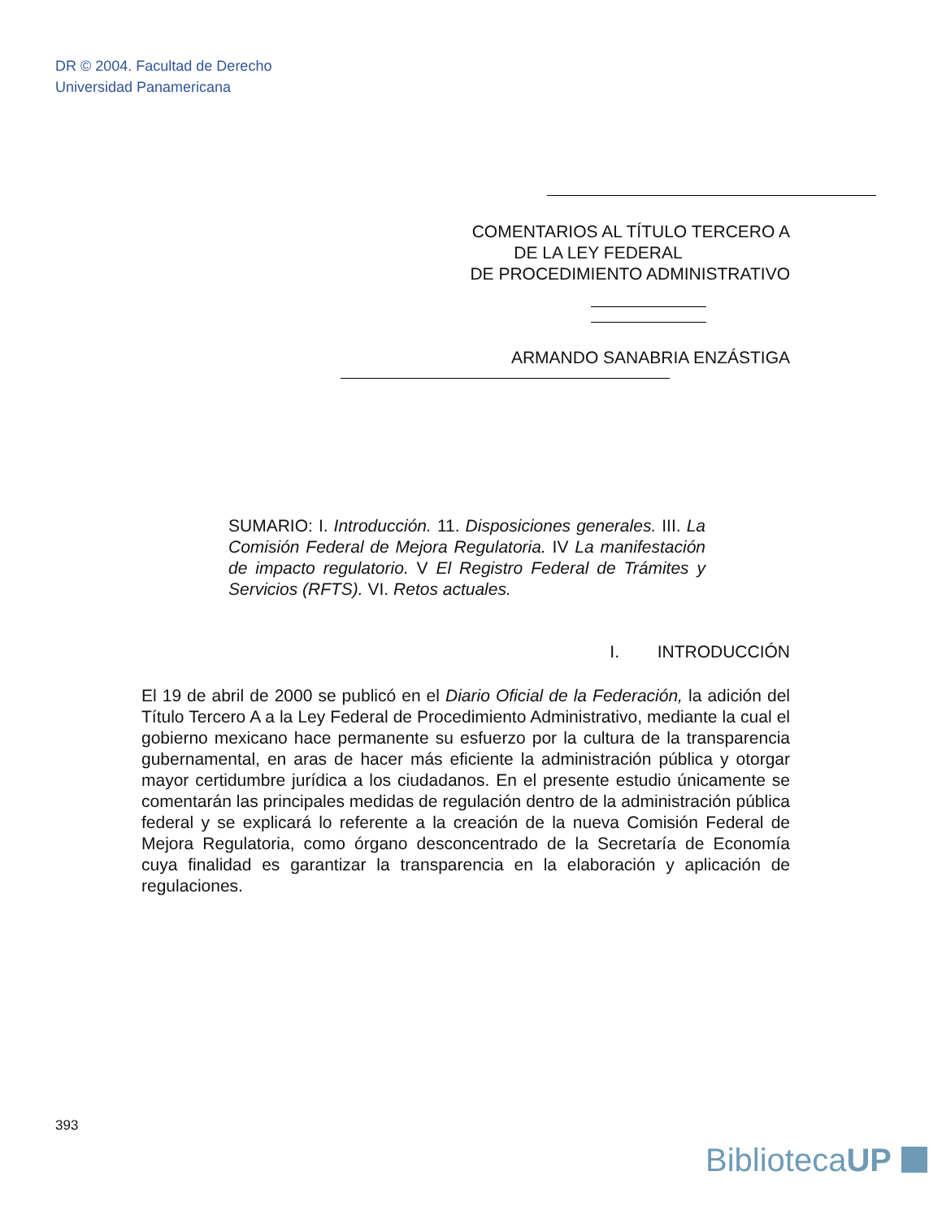DR © 2004. Facultad de Derecho
Universidad Panamericana
COMENTARIOS AL TÍTULO TERCERO A
DE LA LEY FEDERAL
DE PROCEDIMIENTO ADMINISTRATIVO
ARMANDO SANABRIA ENZÁSTIGA
SUMARIO: I. Introducción. 11. Disposiciones generales. III. La Comisión Federal de Mejora Regulatoria. IV La manifestación de impacto regulatorio. V El Registro Federal de Trámites y Servicios (RFTS). VI. Retos actuales.
I. INTRODUCCIÓN
El 19 de abril de 2000 se publicó en el Diario Oficial de la Federación, la adición del Título Tercero A a la Ley Federal de Procedimiento Administrativo, mediante la cual el gobierno mexicano hace permanente su esfuerzo por la cultura de la transparencia gubernamental, en aras de hacer más eficiente la administración pública y otorgar mayor certidumbre jurídica a los ciudadanos. En el presente estudio únicamente se comentarán las principales medidas de regulación dentro de la administración pública federal y se explicará lo referente a la creación de la nueva Comisión Federal de Mejora Regulatoria, como órgano desconcentrado de la Secretaría de Economía cuya finalidad es garantizar la transparencia en la elaboración y aplicación de regulaciones.
393
BibliotecaUP